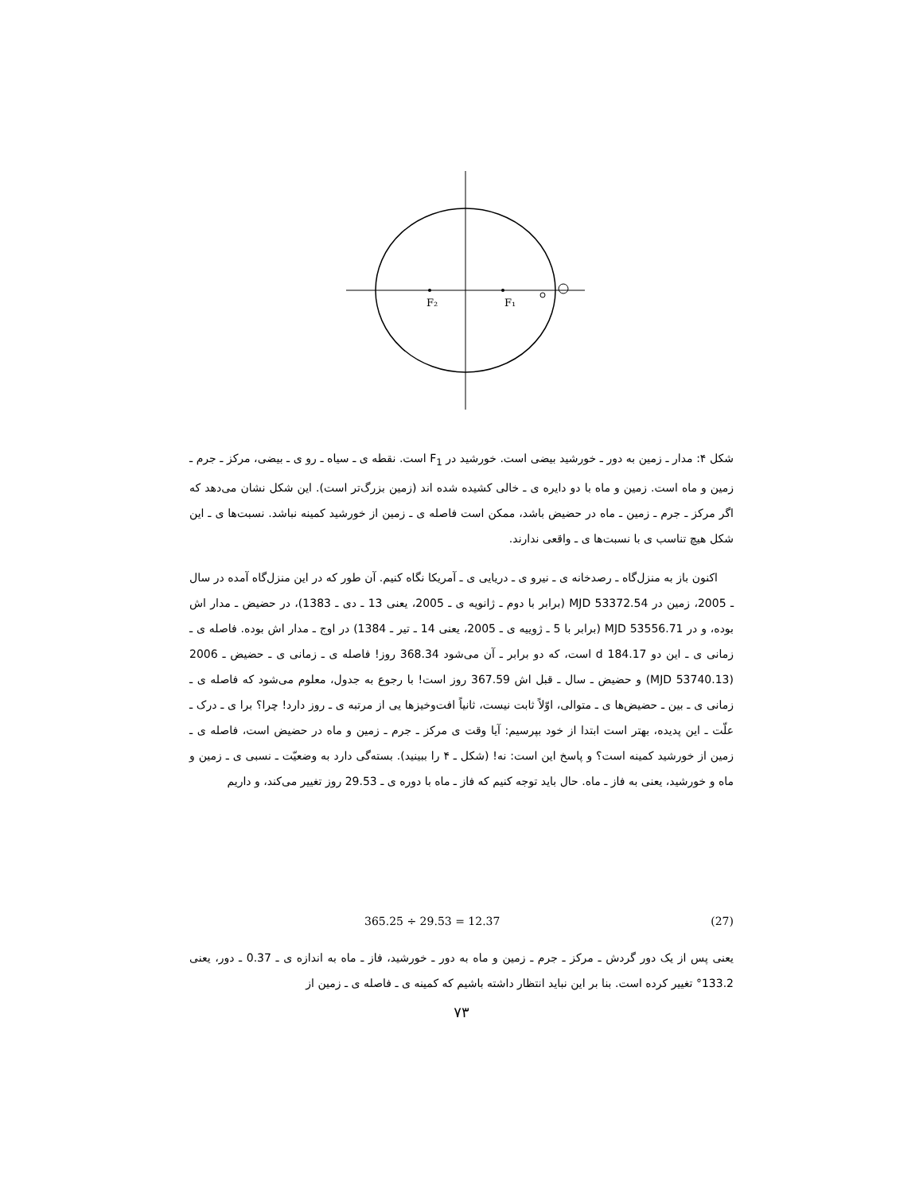F₂
F₁
شکل ۴: مدار ـ زمین به دور ـ خورشید بیضی است. خورشید در F<sub>1</sub> است. نقطه ی ـ سیاه ـ رو ی ـ بیضی، مرکز ـ جرم ـ زمین و ماه است. زمین و ماه با دو دایره ی ـ خالی کشیده شده اند (زمین بزرگ‌تر است). این شکل نشان می‌دهد که اگر مرکز ـ جرم ـ زمین ـ ماه در حضیض باشد، ممکن است فاصله ی ـ زمین از خورشید کمینه نباشد. نسبت‌ها ی ـ این شکل هیچ تناسب ی با نسبت‌ها ی ـ واقعی ندارند.
اکنون باز به منزل‌گاه ـ رصدخانه ی ـ نیرو ی ـ دریایی ی ـ آمریکا نگاه کنیم. آن طور که در این منزل‌گاه آمده در سال ـ 2005، زمین در MJD 53372.54 (برابر با دوم ـ ژانویه ی ـ 2005، یعنی 13 ـ دی ـ 1383)، در حضیض ـ مدار اش بوده، و در MJD 53556.71 (برابر با 5 ـ ژوییه ی ـ 2005، یعنی 14 ـ تیر ـ 1384) در اوج ـ مدار اش بوده. فاصله ی ـ زمانی ی ـ این دو 184.17 d است، که دو برابر ـ آن می‌شود 368.34 روز! فاصله ی ـ زمانی ی ـ حضیض ـ 2006 (MJD 53740.13) و حضیض ـ سال ـ قبل اش 367.59 روز است! با رجوع به جدول، معلوم می‌شود که فاصله ی ـ زمانی ی ـ بین ـ حضیض‌ها ی ـ متوالی، اوّلاً ثابت نیست، ثانیاً افت‌وخیزها یی از مرتبه ی ـ روز دارد! چرا؟ برا ی ـ درک ـ علّت ـ این پدیده، بهتر است ابتدا از خود بپرسیم: آیا وقت ی مرکز ـ جرم ـ زمین و ماه در حضیض است، فاصله ی ـ زمین از خورشید کمینه است؟ و پاسخ این است: نه! (شکل ـ ۴ را ببینید). بسته‌گی دارد به وضعیّت ـ نسبی ی ـ زمین و ماه و خورشید، یعنی به فاز ـ ماه. حال باید توجه کنیم که فاز ـ ماه با دوره ی ـ 29.53 روز تغییر می‌کند، و داریم
365.25 ÷ 29.53 = 12.37 (27)
یعنی پس از یک دور گردش ـ مرکز ـ جرم ـ زمین و ماه به دور ـ خورشید، فاز ـ ماه به اندازه ی ـ 0.37 ـ دور، یعنی 133.2° تغییر کرده است. بنا بر این نباید انتظار داشته باشیم که کمینه ی ـ فاصله ی ـ زمین از
۷۳